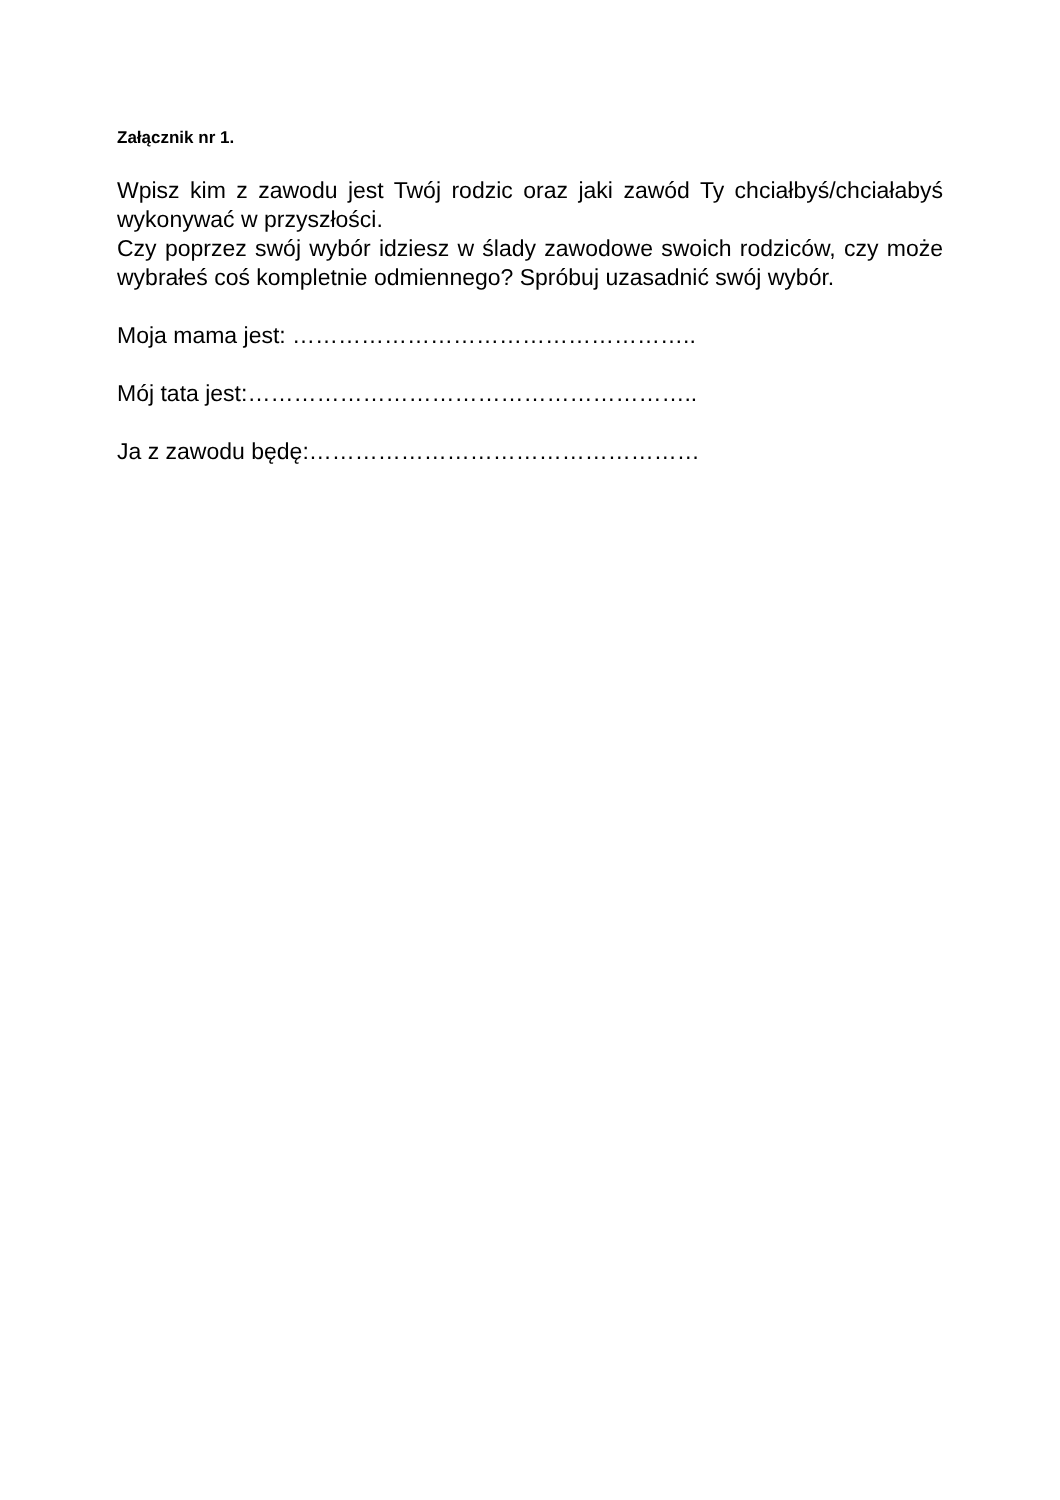Załącznik nr 1.
Wpisz kim z zawodu jest Twój rodzic oraz jaki zawód Ty chciałbyś/chciałabyś wykonywać w przyszłości.
Czy poprzez swój wybór idziesz w ślady zawodowe swoich rodziców, czy może wybrałeś coś kompletnie odmiennego? Spróbuj uzasadnić swój wybór.
Moja mama jest: ……………………………………………..
Mój tata jest:…………………………………………………..
Ja z zawodu będę:……………………………………………